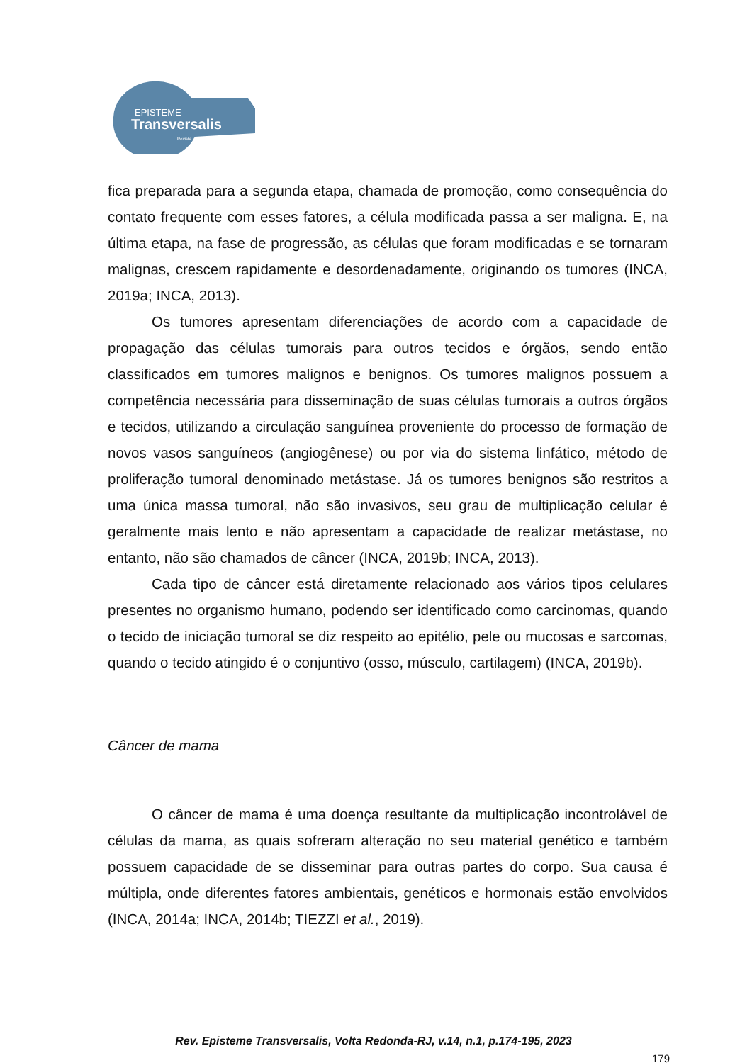EPISTEME
Transversalis
Revista Interdisciplinar
fica preparada para a segunda etapa, chamada de promoção, como consequência do contato frequente com esses fatores, a célula modificada passa a ser maligna. E, na última etapa, na fase de progressão, as células que foram modificadas e se tornaram malignas, crescem rapidamente e desordenadamente, originando os tumores (INCA, 2019a; INCA, 2013).
Os tumores apresentam diferenciações de acordo com a capacidade de propagação das células tumorais para outros tecidos e órgãos, sendo então classificados em tumores malignos e benignos. Os tumores malignos possuem a competência necessária para disseminação de suas células tumorais a outros órgãos e tecidos, utilizando a circulação sanguínea proveniente do processo de formação de novos vasos sanguíneos (angiogênese) ou por via do sistema linfático, método de proliferação tumoral denominado metástase. Já os tumores benignos são restritos a uma única massa tumoral, não são invasivos, seu grau de multiplicação celular é geralmente mais lento e não apresentam a capacidade de realizar metástase, no entanto, não são chamados de câncer (INCA, 2019b; INCA, 2013).
Cada tipo de câncer está diretamente relacionado aos vários tipos celulares presentes no organismo humano, podendo ser identificado como carcinomas, quando o tecido de iniciação tumoral se diz respeito ao epitélio, pele ou mucosas e sarcomas, quando o tecido atingido é o conjuntivo (osso, músculo, cartilagem) (INCA, 2019b).
Câncer de mama
O câncer de mama é uma doença resultante da multiplicação incontrolável de células da mama, as quais sofreram alteração no seu material genético e também possuem capacidade de se disseminar para outras partes do corpo. Sua causa é múltipla, onde diferentes fatores ambientais, genéticos e hormonais estão envolvidos (INCA, 2014a; INCA, 2014b; TIEZZI et al., 2019).
Rev. Episteme Transversalis, Volta Redonda-RJ, v.14, n.1, p.174-195, 2023
179